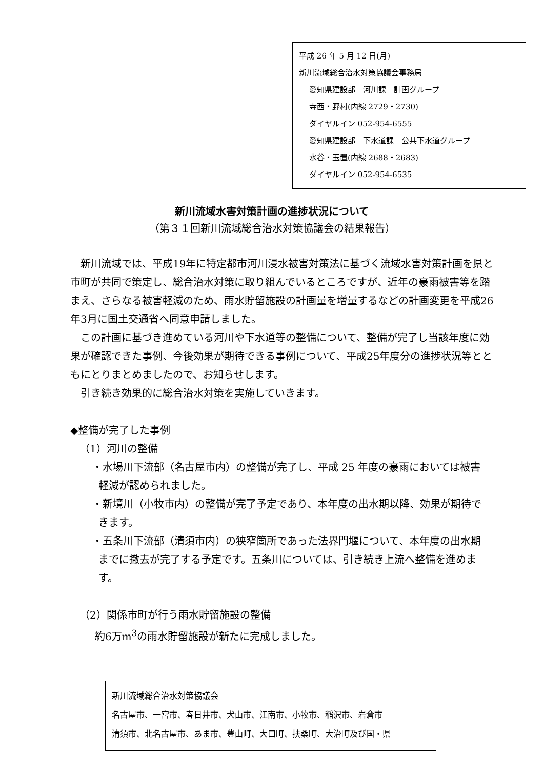平成 26 年 5 月 12 日(月)
新川流域総合治水対策協議会事務局
愛知県建設部　河川課　計画グループ
寺西・野村(内線 2729・2730)
ダイヤルイン 052-954-6555
愛知県建設部　下水道課　公共下水道グループ
水谷・玉置(内線 2688・2683)
ダイヤルイン 052-954-6535
新川流域水害対策計画の進捗状況について
（第３１回新川流域総合治水対策協議会の結果報告）
新川流域では、平成19年に特定都市河川浸水被害対策法に基づく流域水害対策計画を県と市町が共同で策定し、総合治水対策に取り組んでいるところですが、近年の豪雨被害等を踏まえ、さらなる被害軽減のため、雨水貯留施設の計画量を増量するなどの計画変更を平成26年3月に国土交通省へ同意申請しました。
この計画に基づき進めている河川や下水道等の整備について、整備が完了し当該年度に効果が確認できた事例、今後効果が期待できる事例について、平成25年度分の進捗状況等とともにとりまとめましたので、お知らせします。
引き続き効果的に総合治水対策を実施していきます。
◆整備が完了した事例
（1）河川の整備
・水場川下流部（名古屋市内）の整備が完了し、平成 25 年度の豪雨においては被害軽減が認められました。
・新境川（小牧市内）の整備が完了予定であり、本年度の出水期以降、効果が期待できます。
・五条川下流部（清須市内）の狭窄箇所であった法界門堰について、本年度の出水期までに撤去が完了する予定です。五条川については、引き続き上流へ整備を進めます。
（2）関係市町が行う雨水貯留施設の整備
約6万m<sup>3</sup>の雨水貯留施設が新たに完成しました。
新川流域総合治水対策協議会
名古屋市、一宮市、春日井市、犬山市、江南市、小牧市、稲沢市、岩倉市
清須市、北名古屋市、あま市、豊山町、大口町、扶桑町、大治町及び国・県